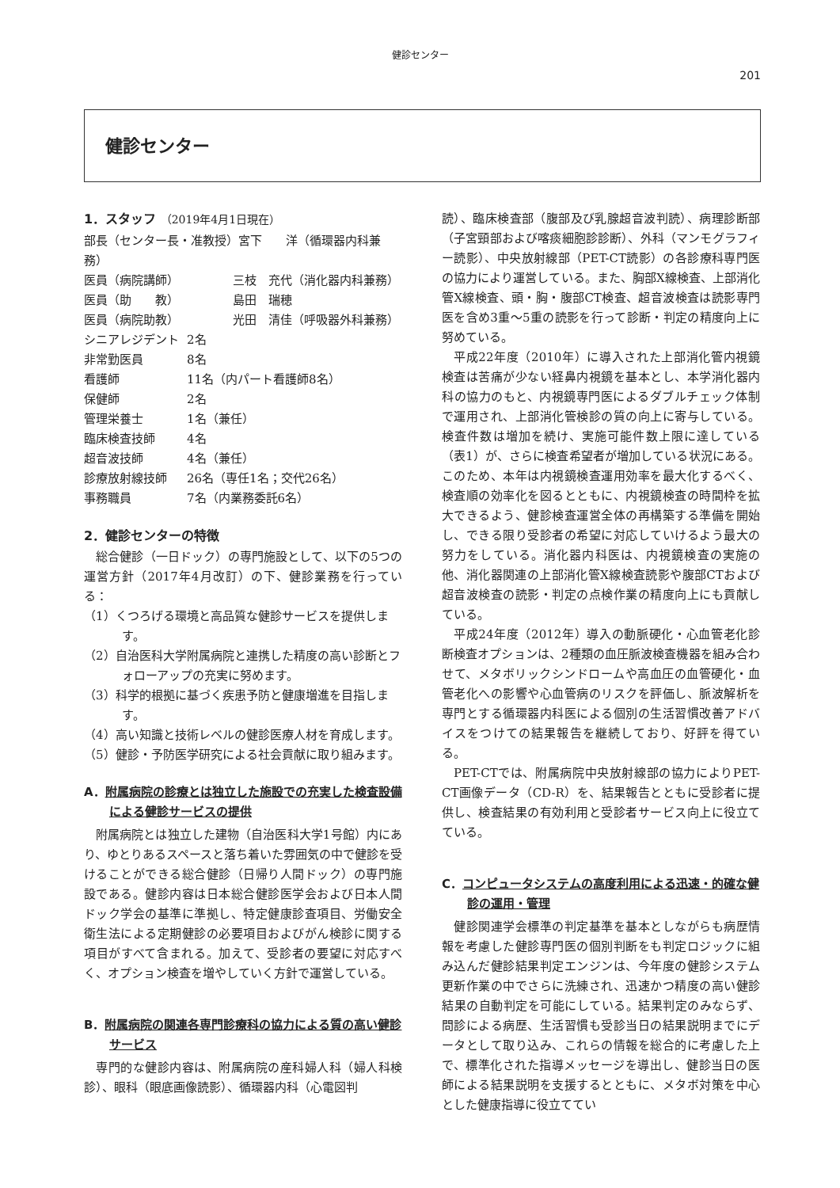健診センター
201
健診センター
1．スタッフ （2019年4月1日現在）
部長（センター長・准教授）宮下　　洋（循環器内科兼務）
医員（病院講師）　　　　　三枝　充代（消化器内科兼務）
医員（助　　教）　　　　　島田　瑞穂
医員（病院助教）　　　　　光田　清佳（呼吸器外科兼務）
シニアレジデント 2名
非常勤医員 8名
看護師 11名（内パート看護師8名）
保健師 2名
管理栄養士 1名（兼任）
臨床検査技師 4名
超音波技師 4名（兼任）
診療放射線技師 26名（専任1名；交代26名）
事務職員 7名（内業務委託6名）
2．健診センターの特徴
総合健診（一日ドック）の専門施設として、以下の5つの運営方針（2017年4月改訂）の下、健診業務を行っている：
（1）くつろげる環境と高品質な健診サービスを提供します。
（2）自治医科大学附属病院と連携した精度の高い診断とフォローアップの充実に努めます。
（3）科学的根拠に基づく疾患予防と健康増進を目指します。
（4）高い知識と技術レベルの健診医療人材を育成します。
（5）健診・予防医学研究による社会貢献に取り組みます。
A．附属病院の診療とは独立した施設での充実した検査設備による健診サービスの提供
附属病院とは独立した建物（自治医科大学1号館）内にあり、ゆとりあるスペースと落ち着いた雰囲気の中で健診を受けることができる総合健診（日帰り人間ドック）の専門施設である。健診内容は日本総合健診医学会および日本人間ドック学会の基準に準拠し、特定健康診査項目、労働安全衛生法による定期健診の必要項目およびがん検診に関する項目がすべて含まれる。加えて、受診者の要望に対応すべく、オプション検査を増やしていく方針で運営している。
B．附属病院の関連各専門診療科の協力による質の高い健診サービス
専門的な健診内容は、附属病院の産科婦人科（婦人科検診）、眼科（眼底画像読影）、循環器内科（心電図判
読）、臨床検査部（腹部及び乳腺超音波判読）、病理診断部（子宮頸部および喀痰細胞診診断）、外科（マンモグラフィー読影）、中央放射線部（PET-CT読影）の各診療科専門医の協力により運営している。また、胸部X線検査、上部消化管X線検査、頭・胸・腹部CT検査、超音波検査は読影専門医を含め3重～5重の読影を行って診断・判定の精度向上に努めている。
平成22年度（2010年）に導入された上部消化管内視鏡検査は苦痛が少ない経鼻内視鏡を基本とし、本学消化器内科の協力のもと、内視鏡専門医によるダブルチェック体制で運用され、上部消化管検診の質の向上に寄与している。検査件数は増加を続け、実施可能件数上限に達している（表1）が、さらに検査希望者が増加している状況にある。このため、本年は内視鏡検査運用効率を最大化するべく、検査順の効率化を図るとともに、内視鏡検査の時間枠を拡大できるよう、健診検査運営全体の再構築する準備を開始し、できる限り受診者の希望に対応していけるよう最大の努力をしている。消化器内科医は、内視鏡検査の実施の他、消化器関連の上部消化管X線検査読影や腹部CTおよび超音波検査の読影・判定の点検作業の精度向上にも貢献している。
平成24年度（2012年）導入の動脈硬化・心血管老化診断検査オプションは、2種類の血圧脈波検査機器を組み合わせて、メタボリックシンドロームや高血圧の血管硬化・血管老化への影響や心血管病のリスクを評価し、脈波解析を専門とする循環器内科医による個別の生活習慣改善アドバイスをつけての結果報告を継続しており、好評を得ている。
PET-CTでは、附属病院中央放射線部の協力によりPET-CT画像データ（CD-R）を、結果報告とともに受診者に提供し、検査結果の有効利用と受診者サービス向上に役立てている。
C．コンピュータシステムの高度利用による迅速・的確な健診の運用・管理
健診関連学会標準の判定基準を基本としながらも病歴情報を考慮した健診専門医の個別判断をも判定ロジックに組み込んだ健診結果判定エンジンは、今年度の健診システム更新作業の中でさらに洗練され、迅速かつ精度の高い健診結果の自動判定を可能にしている。結果判定のみならず、問診による病歴、生活習慣も受診当日の結果説明までにデータとして取り込み、これらの情報を総合的に考慮した上で、標準化された指導メッセージを導出し、健診当日の医師による結果説明を支援するとともに、メタボ対策を中心とした健康指導に役立ててい